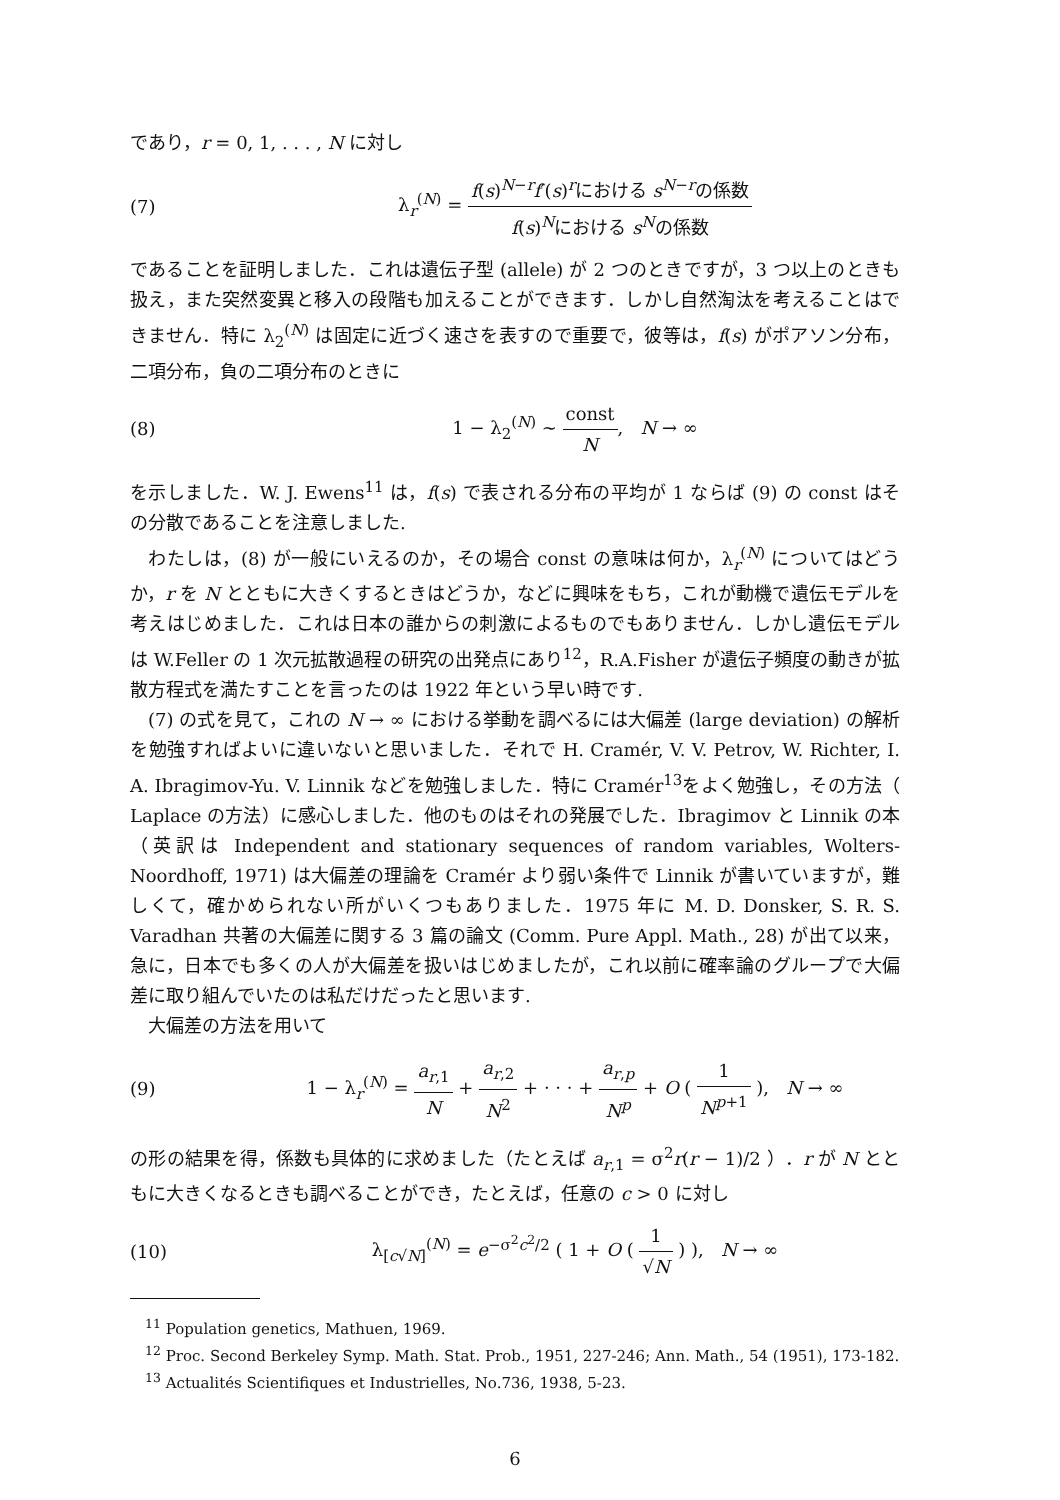であり，r = 0, 1, . . . , N に対し
(7)
λ<sub>r</sub><sup>(N)</sup> = f(s)<sup>N−r</sup>f′(s)<sup>r</sup>における s<sup>N−r</sup>の係数 f(s)<sup>N</sup>における s<sup>N</sup>の係数
であることを証明しました．これは遺伝子型 (allele) が 2 つのときですが，3 つ以上のときも扱え，また突然変異と移入の段階も加えることができます．しかし自然淘汰を考えることはできません．特に λ<sub>2</sub><sup>(N)</sup> は固定に近づく速さを表すので重要で，彼等は，f(s) がポアソン分布，二項分布，負の二項分布のときに
(8) 1 − λ<sub>2</sub><sup>(N)</sup> ∼ const N, N → ∞
を示しました．W. J. Ewens<sup>11</sup> は，f(s) で表される分布の平均が 1 ならば (9) の const はその分散であることを注意しました.
わたしは，(8) が一般にいえるのか，その場合 const の意味は何か，λ<sub>r</sub><sup>(N)</sup> についてはどうか，r を N とともに大きくするときはどうか，などに興味をもち，これが動機で遺伝モデルを考えはじめました．これは日本の誰からの刺激によるものでもありません．しかし遺伝モデルは W.Feller の 1 次元拡散過程の研究の出発点にあり<sup>12</sup>，R.A.Fisher が遺伝子頻度の動きが拡散方程式を満たすことを言ったのは 1922 年という早い時です.
(7) の式を見て，これの N → ∞ における挙動を調べるには大偏差 (large deviation) の解析を勉強すればよいに違いないと思いました．それで H. Cramér, V. V. Petrov, W. Richter, I. A. Ibragimov-Yu. V. Linnik などを勉強しました．特に Cramér<sup>13</sup>をよく勉強し，その方法（ Laplace の方法）に感心しました．他のものはそれの発展でした．Ibragimov と Linnik の本（英訳は Independent and stationary sequences of random variables, Wolters-Noordhoff, 1971) は大偏差の理論を Cramér より弱い条件で Linnik が書いていますが，難しくて，確かめられない所がいくつもありました．1975 年に M. D. Donsker, S. R. S. Varadhan 共著の大偏差に関する 3 篇の論文 (Comm. Pure Appl. Math., 28) が出て以来，急に，日本でも多くの人が大偏差を扱いはじめましたが，これ以前に確率論のグループで大偏差に取り組んでいたのは私だけだったと思います.
大偏差の方法を用いて
(9)
1 − λ<sub>r</sub><sup>(N)</sup> = a<sub>r,1</sub> N + a<sub>r,2</sub> N<sup>2</sup> + · · · + a<sub>r,p</sub> N<sup>p</sup> + O ( 1 N<sup>p+1</sup> ), N → ∞
の形の結果を得，係数も具体的に求めました（たとえば a<sub>r,1</sub> = σ<sup>2</sup>r(r − 1)/2 ）．r が N とともに大きくなるときも調べることができ，たとえば，任意の c > 0 に対し
(10)
λ<sub>[c√N]</sub><sup>(N)</sup> = e<sup>−σ<sup>2</sup>c<sup>2</sup>/2</sup> ( 1 + O ( 1 √N ) ), N → ∞
<sup>11</sup> Population genetics, Mathuen, 1969.
<sup>12</sup> Proc. Second Berkeley Symp. Math. Stat. Prob., 1951, 227-246; Ann. Math., 54 (1951), 173-182.
<sup>13</sup> Actualités Scientifiques et Industrielles, No.736, 1938, 5-23.
6